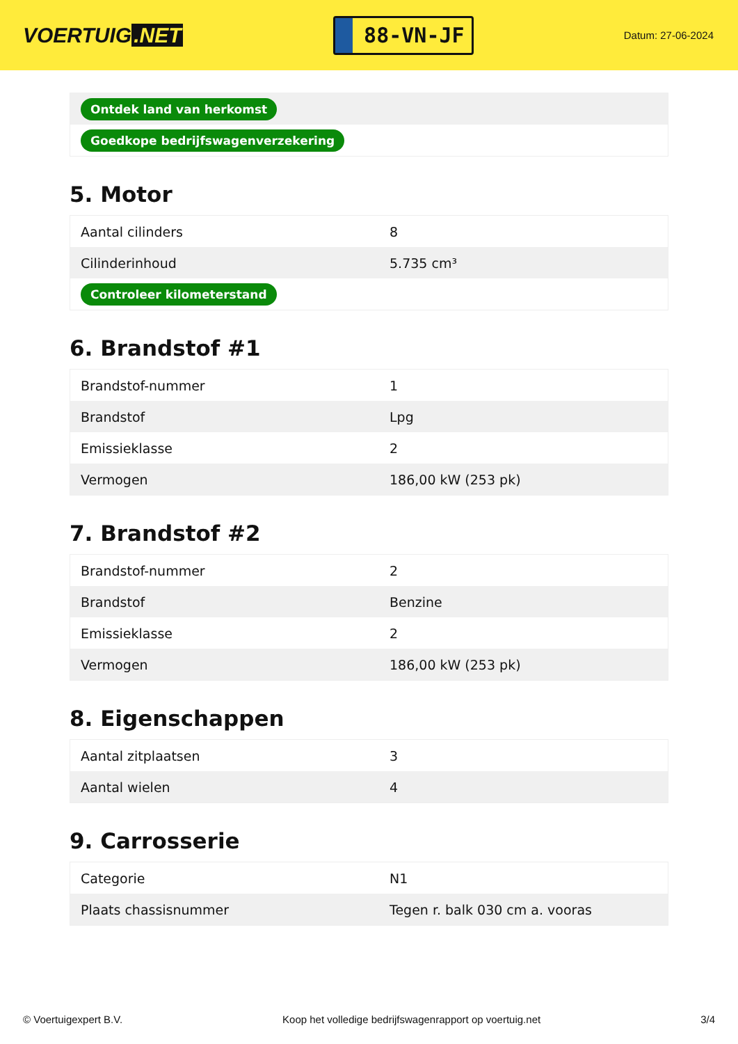VOERTUIG.NET
88-VN-JF
Datum: 27-06-2024
| Ontdek land van herkomst |
| Goedkope bedrijfswagenverzekering |
5. Motor
| Aantal cilinders | 8 |
| Cilinderinhoud | 5.735 cm³ |
| Controleer kilometerstand | |
6. Brandstof #1
| Brandstof-nummer | 1 |
| Brandstof | Lpg |
| Emissieklasse | 2 |
| Vermogen | 186,00 kW (253 pk) |
7. Brandstof #2
| Brandstof-nummer | 2 |
| Brandstof | Benzine |
| Emissieklasse | 2 |
| Vermogen | 186,00 kW (253 pk) |
8. Eigenschappen
| Aantal zitplaatsen | 3 |
| Aantal wielen | 4 |
9. Carrosserie
| Categorie | N1 |
| Plaats chassisnummer | Tegen r. balk 030 cm a. vooras |
© Voertuigexpert B.V. Koop het volledige bedrijfswagenrapport op voertuig.net 3/4